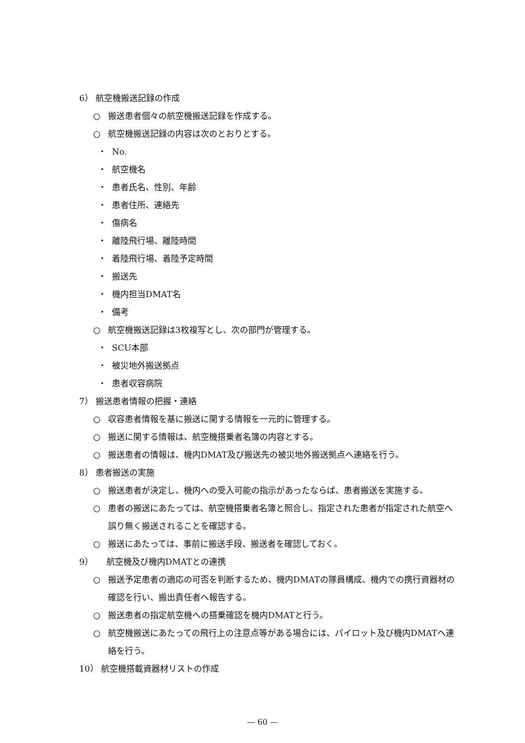6） 航空機搬送記録の作成
○ 搬送患者個々の航空機搬送記録を作成する。
○ 航空機搬送記録の内容は次のとおりとする。
・ No.
・ 航空機名
・ 患者氏名、性別、年齢
・ 患者住所、連絡先
・ 傷病名
・ 離陸飛行場、離陸時間
・ 着陸飛行場、着陸予定時間
・ 搬送先
・ 機内担当DMAT名
・ 備考
○ 航空機搬送記録は3枚複写とし、次の部門が管理する。
・ SCU本部
・ 被災地外搬送拠点
・ 患者収容病院
7） 搬送患者情報の把握・連絡
○ 収容患者情報を基に搬送に関する情報を一元的に管理する。
○ 搬送に関する情報は、航空機搭乗者名簿の内容とする。
○ 搬送患者の情報は、機内DMAT及び搬送先の被災地外搬送拠点へ連絡を行う。
8） 患者搬送の実施
○ 搬送患者が決定し、機内への受入可能の指示があったならば、患者搬送を実施する。
○ 患者の搬送にあたっては、航空機搭乗者名簿と照合し、指定された患者が指定された航空へ誤り無く搬送されることを確認する。
○ 搬送にあたっては、事前に搬送手段、搬送者を確認しておく。
9） 航空機及び機内DMATとの連携
○ 搬送予定患者の適応の可否を判断するため、機内DMATの隊員構成、機内での携行資器材の確認を行い、搬出責任者へ報告する。
○ 搬送患者の指定航空機への搭乗確認を機内DMATと行う。
○ 航空機搬送にあたっての飛行上の注意点等がある場合には、パイロット及び機内DMATへ連絡を行う。
10） 航空機搭載資器材リストの作成
— 60 —